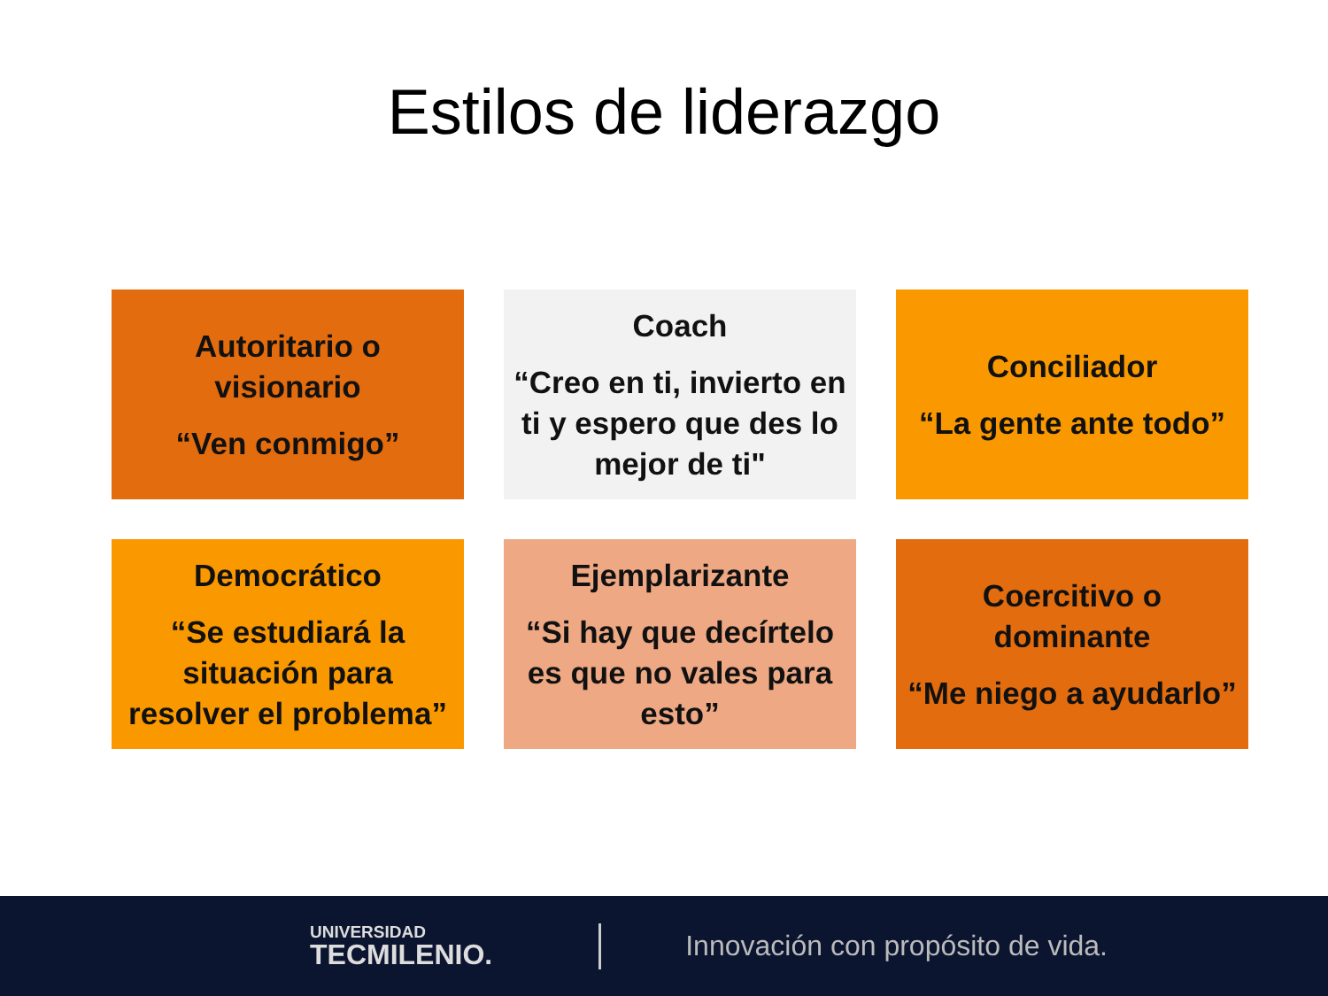Estilos de liderazgo
Autoritario o visionario
“Ven conmigo”
Coach
“Creo en ti, invierto en ti y espero que des lo mejor de ti"
Conciliador
“La gente ante todo”
Democrático
“Se estudiará la situación para resolver el problema”
Ejemplarizante
“Si hay que decírtelo es que no vales para esto”
Coercitivo o dominante
“Me niego a ayudarlo”
UNIVERSIDAD
TECMILENIO.
Innovación con propósito de vida.